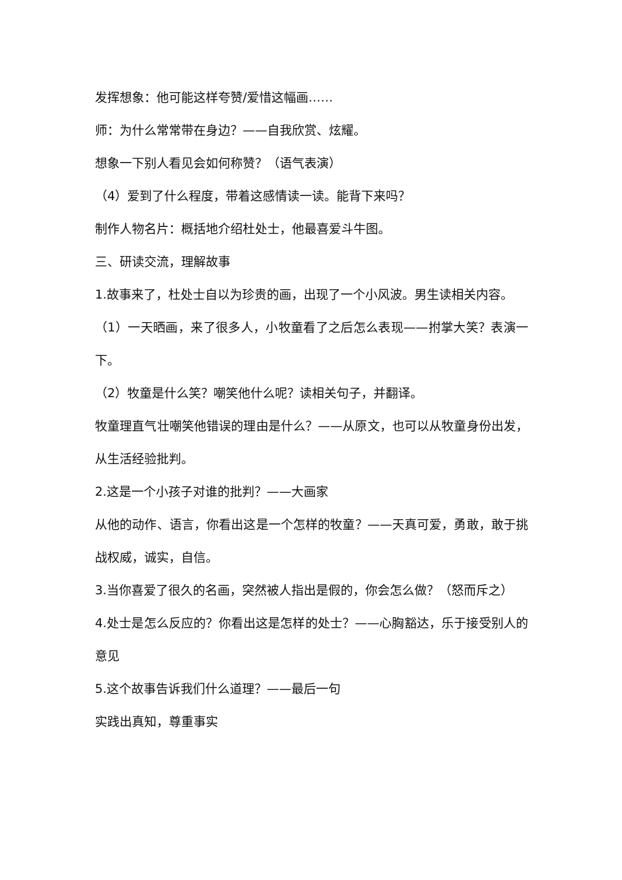发挥想象：他可能这样夸赞/爱惜这幅画……
师：为什么常常带在身边？——自我欣赏、炫耀。
想象一下别人看见会如何称赞？（语气表演）
（4）爱到了什么程度，带着这感情读一读。能背下来吗？
制作人物名片：概括地介绍杜处士，他最喜爱斗牛图。
三、研读交流，理解故事
1.故事来了，杜处士自以为珍贵的画，出现了一个小风波。男生读相关内容。
（1）一天晒画，来了很多人，小牧童看了之后怎么表现——拊掌大笑？表演一下。
（2）牧童是什么笑？嘲笑他什么呢？读相关句子，并翻译。
牧童理直气壮嘲笑他错误的理由是什么？——从原文，也可以从牧童身份出发，从生活经验批判。
2.这是一个小孩子对谁的批判？——大画家
从他的动作、语言，你看出这是一个怎样的牧童？——天真可爱，勇敢，敢于挑战权威，诚实，自信。
3.当你喜爱了很久的名画，突然被人指出是假的，你会怎么做？（怒而斥之）
4.处士是怎么反应的？你看出这是怎样的处士？——心胸豁达，乐于接受别人的意见
5.这个故事告诉我们什么道理？——最后一句
实践出真知，尊重事实